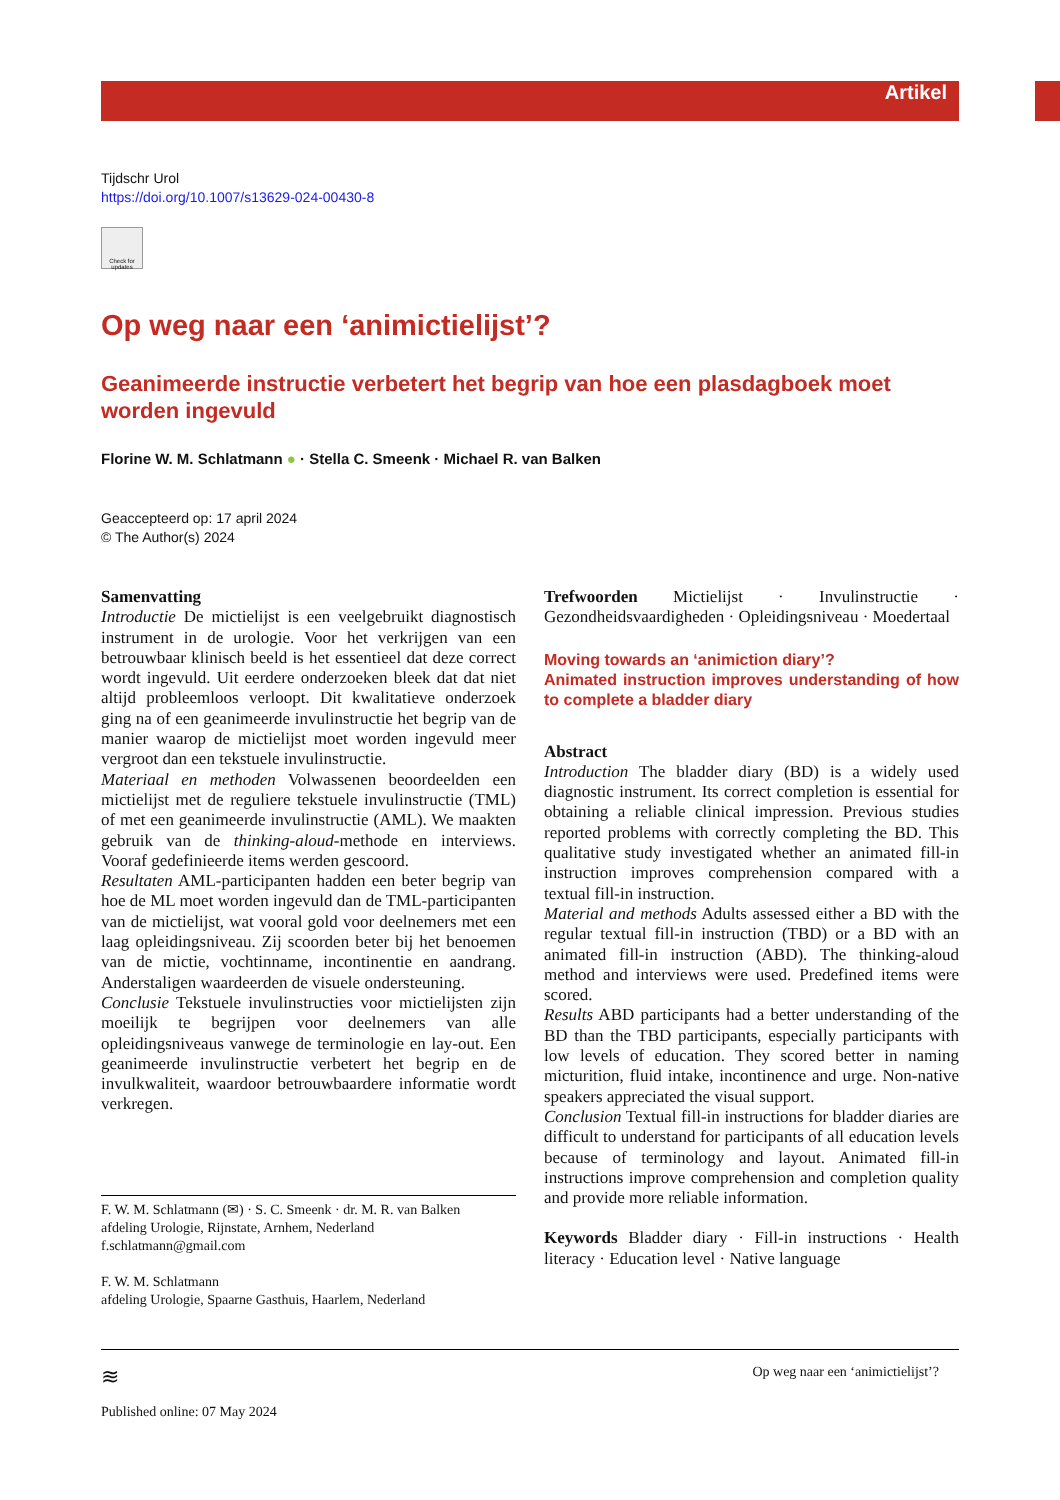Artikel
Tijdschr Urol
https://doi.org/10.1007/s13629-024-00430-8
Check for updates
Op weg naar een ‘animictielijst’?
Geanimeerde instructie verbetert het begrip van hoe een plasdagboek moet worden ingevuld
Florine W. M. Schlatmann ● · Stella C. Smeenk · Michael R. van Balken
Geaccepteerd op: 17 april 2024
© The Author(s) 2024
Samenvatting
Introductie De mictielijst is een veelgebruikt diagnostisch instrument in de urologie. Voor het verkrijgen van een betrouwbaar klinisch beeld is het essentieel dat deze correct wordt ingevuld. Uit eerdere onderzoeken bleek dat dat niet altijd probleemloos verloopt. Dit kwalitatieve onderzoek ging na of een geanimeerde invulinstructie het begrip van de manier waarop de mictielijst moet worden ingevuld meer vergroot dan een tekstuele invulinstructie.
Materiaal en methoden Volwassenen beoordeelden een mictielijst met de reguliere tekstuele invulinstructie (TML) of met een geanimeerde invulinstructie (AML). We maakten gebruik van de thinking-aloud-methode en interviews. Vooraf gedefinieerde items werden gescoord.
Resultaten AML-participanten hadden een beter begrip van hoe de ML moet worden ingevuld dan de TML-participanten van de mictielijst, wat vooral gold voor deelnemers met een laag opleidingsniveau. Zij scoorden beter bij het benoemen van de mictie, vochtinname, incontinentie en aandrang. Anderstaligen waardeerden de visuele ondersteuning.
Conclusie Tekstuele invulinstructies voor mictielijsten zijn moeilijk te begrijpen voor deelnemers van alle opleidingsniveaus vanwege de terminologie en lay-out. Een geanimeerde invulinstructie verbetert het begrip en de invulkwaliteit, waardoor betrouwbaardere informatie wordt verkregen.
F. W. M. Schlatmann (✉) · S. C. Smeenk · dr. M. R. van Balken
afdeling Urologie, Rijnstate, Arnhem, Nederland
f.schlatmann@gmail.com
F. W. M. Schlatmann
afdeling Urologie, Spaarne Gasthuis, Haarlem, Nederland
Trefwoorden Mictielijst · Invulinstructie · Gezondheidsvaardigheden · Opleidingsniveau · Moedertaal
Moving towards an ‘animiction diary’?
Animated instruction improves understanding of how to complete a bladder diary
Abstract
Introduction The bladder diary (BD) is a widely used diagnostic instrument. Its correct completion is essential for obtaining a reliable clinical impression. Previous studies reported problems with correctly completing the BD. This qualitative study investigated whether an animated fill-in instruction improves comprehension compared with a textual fill-in instruction.
Material and methods Adults assessed either a BD with the regular textual fill-in instruction (TBD) or a BD with an animated fill-in instruction (ABD). The thinking-aloud method and interviews were used. Predefined items were scored.
Results ABD participants had a better understanding of the BD than the TBD participants, especially participants with low levels of education. They scored better in naming micturition, fluid intake, incontinence and urge. Non-native speakers appreciated the visual support.
Conclusion Textual fill-in instructions for bladder diaries are difficult to understand for participants of all education levels because of terminology and layout. Animated fill-in instructions improve comprehension and completion quality and provide more reliable information.
Keywords Bladder diary · Fill-in instructions · Health literacy · Education level · Native language
≋ Op weg naar een ‘animictielijst’?
Published online: 07 May 2024